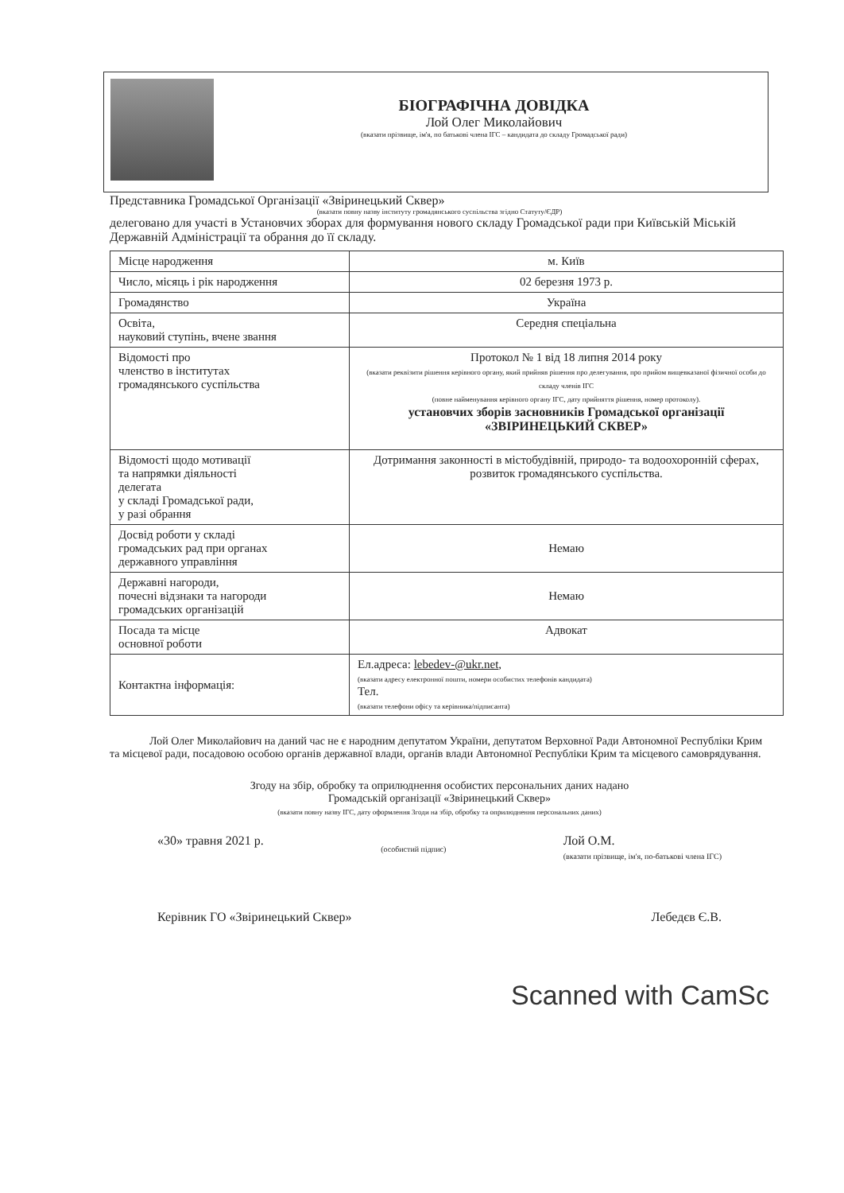БІОГРАФІЧНА ДОВІДКА
Лой Олег Миколайович
(вказати прізвище, ім'я, по батькові члена ІГС – кандидата до складу Громадської ради)
Представника Громадської Організації «Звіринецький Сквер»
(вказати повну назву інституту громадянського суспільства згідно Статуту/ЄДР)
делеговано для участі в Установчих зборах для формування нового складу Громадської ради при Київській Міській Державній Адміністрації та обрання до її складу.
| Місце народження | м. Київ |
| Число, місяць і рік народження | 02 березня 1973 р. |
| Громадянство | Україна |
| Освіта, науковий ступінь, вчене звання | Середня спеціальна |
| Відомості про членство в інститутах громадянського суспільства | Протокол № 1 від 18 липня 2014 року (вказати реквізити рішення керівного органу, який прийняв рішення про делегування, про прийом вищевказаної фізичної особи до складу членів ІГС (повне найменування керівного органу ІГС, дату прийняття рішення, номер протоколу). установчих зборів засновників Громадської організації «ЗВІРИНЕЦЬКИЙ СКВЕР» |
| Відомості щодо мотивації та напрямки діяльності делегата у складі Громадської ради, у разі обрання | Дотримання законності в містобудівній, природо- та водоохоронній сферах, розвиток громадянського суспільства. |
| Досвід роботи у складі громадських рад при органах державного управління | Немаю |
| Державні нагороди, почесні відзнаки та нагороди громадських організацій | Немаю |
| Посада та місце основної роботи | Адвокат |
| Контактна інформація: | Ел.адреса: lebedev-@ukr.net , (вказати адресу електронної пошти, номери особистих телефонів кандидата) Тел. (вказати телефони офісу та керівника/підписанта) |
Лой Олег Миколайович на даний час не є народним депутатом України, депутатом Верховної Ради Автономної Республіки Крим та місцевої ради, посадовою особою органів державної влади, органів влади Автономної Республіки Крим та місцевого самоврядування.
Згоду на збір, обробку та оприлюднення особистих персональних даних надано
Громадській організації «Звіринецький Сквер»
(вказати повну назву ІГС, дату оформлення Згоди на збір, обробку та оприлюднення персональних даних)
«30» травня 2021 р. (особистий підпис) Лой О.М.
(вказати прізвище, ім'я, по-батькові члена ІГС)
Керівник ГО «Звіринецький Сквер» Лебедєв Є.В.
Scanned with CamSc